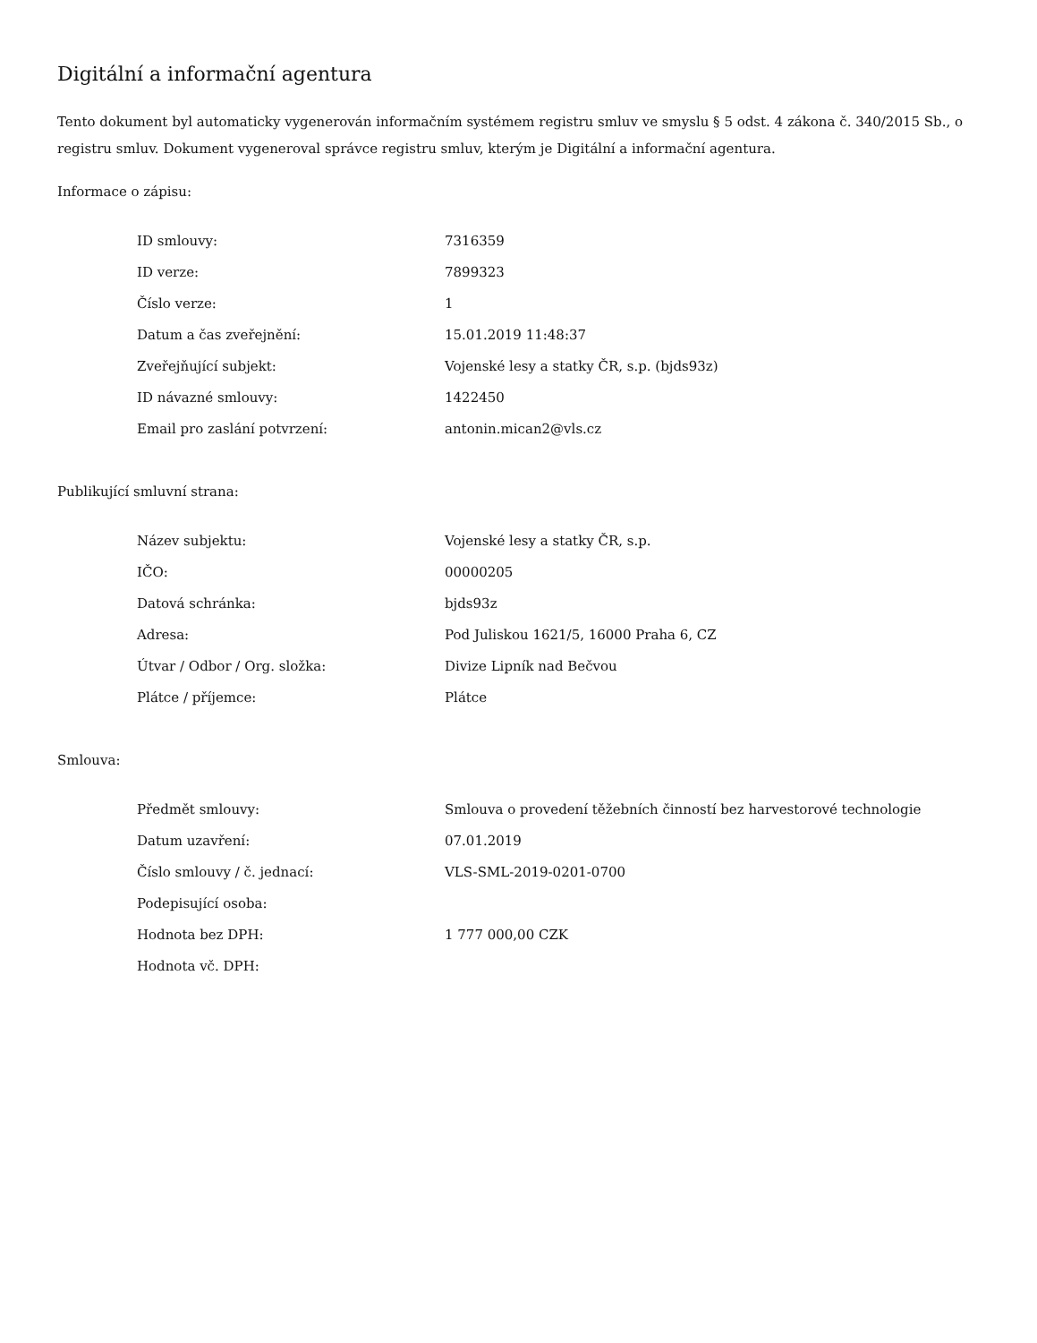Digitální a informační agentura
Tento dokument byl automaticky vygenerován informačním systémem registru smluv ve smyslu § 5 odst. 4 zákona č. 340/2015 Sb., o registru smluv. Dokument vygeneroval správce registru smluv, kterým je Digitální a informační agentura.
Informace o zápisu:
| ID smlouvy: | 7316359 |
| ID verze: | 7899323 |
| Číslo verze: | 1 |
| Datum a čas zveřejnění: | 15.01.2019 11:48:37 |
| Zveřejňující subjekt: | Vojenské lesy a statky ČR, s.p. (bjds93z) |
| ID návazné smlouvy: | 1422450 |
| Email pro zaslání potvrzení: | antonin.mican2@vls.cz |
Publikující smluvní strana:
| Název subjektu: | Vojenské lesy a statky ČR, s.p. |
| IČO: | 00000205 |
| Datová schránka: | bjds93z |
| Adresa: | Pod Juliskou 1621/5, 16000 Praha 6, CZ |
| Útvar / Odbor / Org. složka: | Divize Lipník nad Bečvou |
| Plátce / příjemce: | Plátce |
Smlouva:
| Předmět smlouvy: | Smlouva o provedení těžebních činností bez harvestorové technologie |
| Datum uzavření: | 07.01.2019 |
| Číslo smlouvy / č. jednací: | VLS-SML-2019-0201-0700 |
| Podepisující osoba: | |
| Hodnota bez DPH: | 1 777 000,00 CZK |
| Hodnota vč. DPH: | |